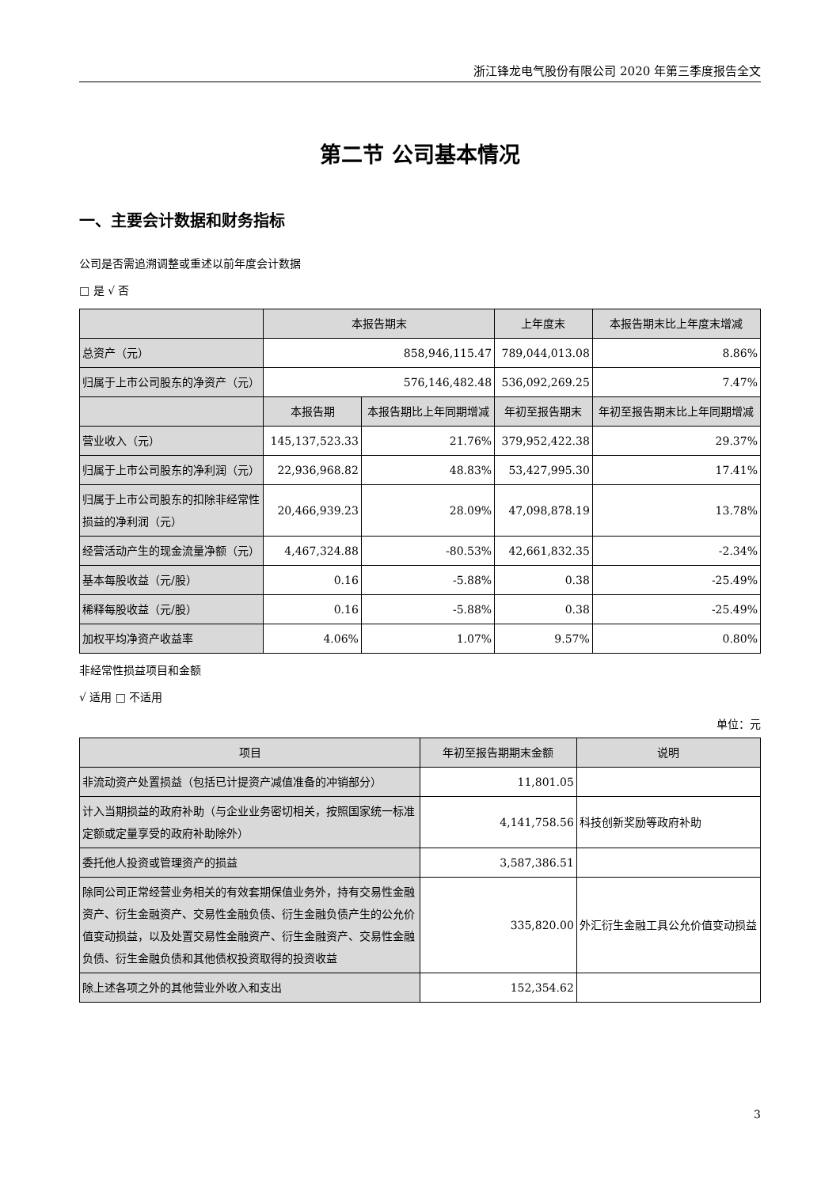浙江锋龙电气股份有限公司 2020 年第三季度报告全文
第二节 公司基本情况
一、主要会计数据和财务指标
公司是否需追溯调整或重述以前年度会计数据
□ 是 √ 否
| | 本报告期末 | | 上年度末 | | 本报告期末比上年度末增减 |
| --- | --- | --- | --- | --- | --- |
| 总资产（元） | 858,946,115.47 | | 789,044,013.08 | | 8.86% |
| 归属于上市公司股东的净资产（元） | 576,146,482.48 | | 536,092,269.25 | | 7.47% |
| | 本报告期 | 本报告期比上年同期增减 | 年初至报告期末 | 年初至报告期末比上年同期增减 | |
| 营业收入（元） | 145,137,523.33 | 21.76% | 379,952,422.38 | 29.37% | |
| 归属于上市公司股东的净利润（元） | 22,936,968.82 | 48.83% | 53,427,995.30 | 17.41% | |
| 归属于上市公司股东的扣除非经常性损益的净利润（元） | 20,466,939.23 | 28.09% | 47,098,878.19 | 13.78% | |
| 经营活动产生的现金流量净额（元） | 4,467,324.88 | -80.53% | 42,661,832.35 | -2.34% | |
| 基本每股收益（元/股） | 0.16 | -5.88% | 0.38 | -25.49% | |
| 稀释每股收益（元/股） | 0.16 | -5.88% | 0.38 | -25.49% | |
| 加权平均净资产收益率 | 4.06% | 1.07% | 9.57% | 0.80% | |
非经常性损益项目和金额
√ 适用 □ 不适用
单位：元
| 项目 | 年初至报告期期末金额 | 说明 |
| --- | --- | --- |
| 非流动资产处置损益（包括已计提资产减值准备的冲销部分） | 11,801.05 | |
| 计入当期损益的政府补助（与企业业务密切相关，按照国家统一标准定额或定量享受的政府补助除外） | 4,141,758.56 | 科技创新奖励等政府补助 |
| 委托他人投资或管理资产的损益 | 3,587,386.51 | |
| 除同公司正常经营业务相关的有效套期保值业务外，持有交易性金融资产、衍生金融资产、交易性金融负债、衍生金融负债产生的公允价值变动损益，以及处置交易性金融资产、衍生金融资产、交易性金融负债、衍生金融负债和其他债权投资取得的投资收益 | 335,820.00 | 外汇衍生金融工具公允价值变动损益 |
| 除上述各项之外的其他营业外收入和支出 | 152,354.62 | |
3